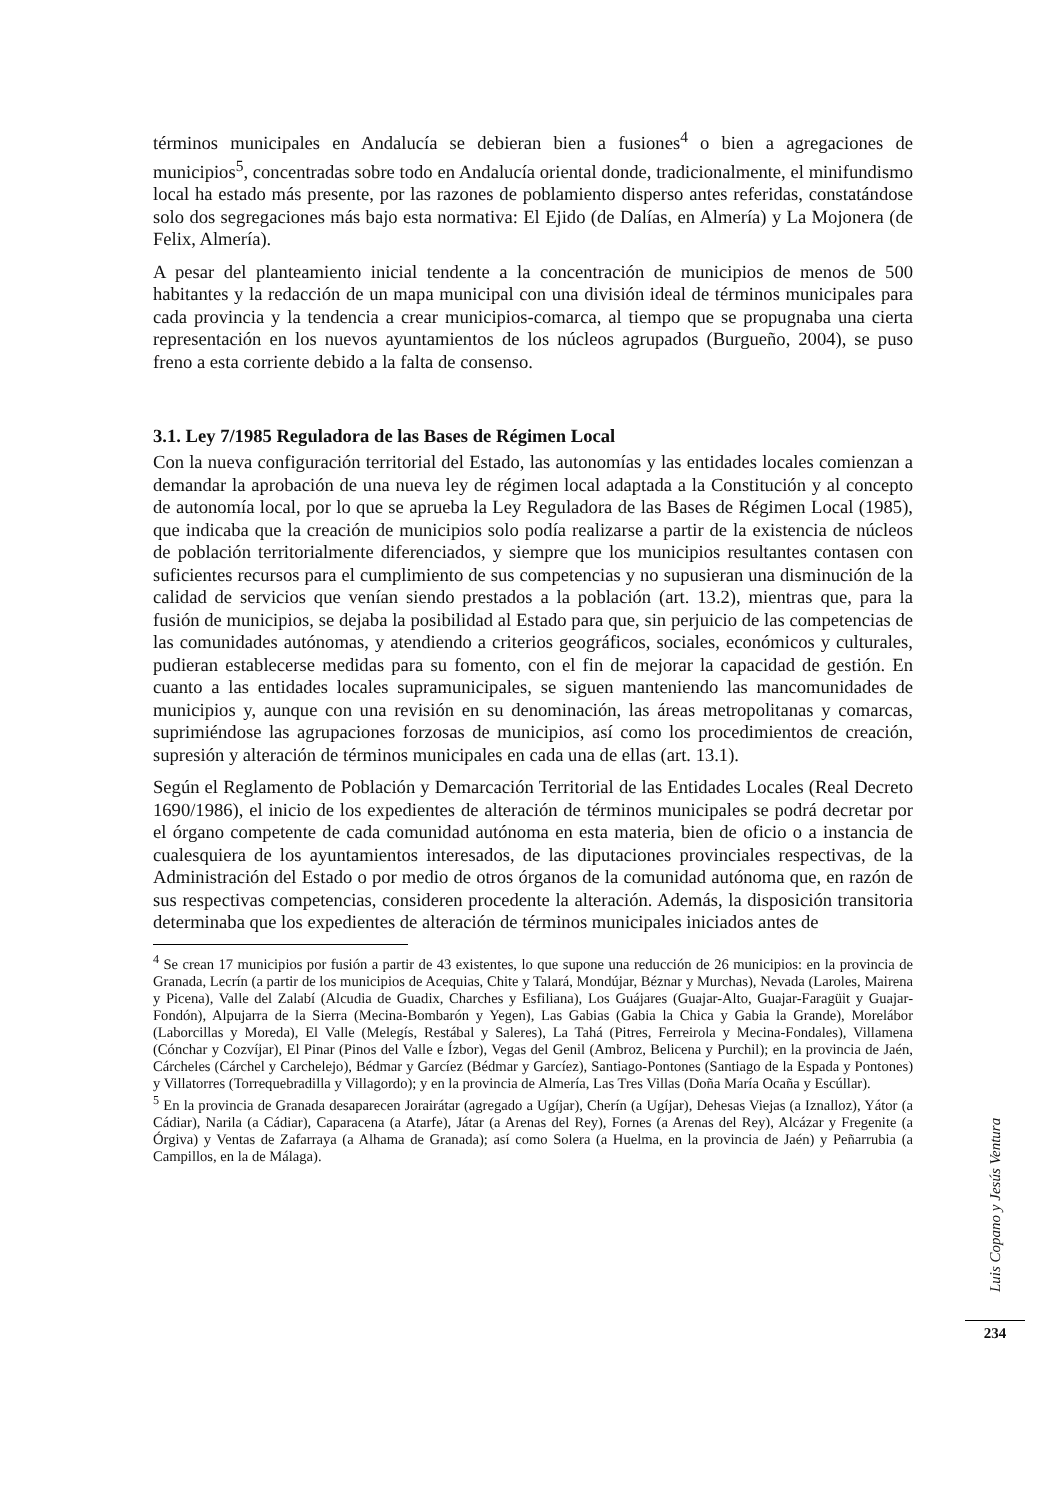términos municipales en Andalucía se debieran bien a fusiones<sup>4</sup> o bien a agregaciones de municipios<sup>5</sup>, concentradas sobre todo en Andalucía oriental donde, tradicionalmente, el minifundismo local ha estado más presente, por las razones de poblamiento disperso antes referidas, constatándose solo dos segregaciones más bajo esta normativa: El Ejido (de Dalías, en Almería) y La Mojonera (de Felix, Almería).
A pesar del planteamiento inicial tendente a la concentración de municipios de menos de 500 habitantes y la redacción de un mapa municipal con una división ideal de términos municipales para cada provincia y la tendencia a crear municipios-comarca, al tiempo que se propugnaba una cierta representación en los nuevos ayuntamientos de los núcleos agrupados (Burgueño, 2004), se puso freno a esta corriente debido a la falta de consenso.
3.1. Ley 7/1985 Reguladora de las Bases de Régimen Local
Con la nueva configuración territorial del Estado, las autonomías y las entidades locales comienzan a demandar la aprobación de una nueva ley de régimen local adaptada a la Constitución y al concepto de autonomía local, por lo que se aprueba la Ley Reguladora de las Bases de Régimen Local (1985), que indicaba que la creación de municipios solo podía realizarse a partir de la existencia de núcleos de población territorialmente diferenciados, y siempre que los municipios resultantes contasen con suficientes recursos para el cumplimiento de sus competencias y no supusieran una disminución de la calidad de servicios que venían siendo prestados a la población (art. 13.2), mientras que, para la fusión de municipios, se dejaba la posibilidad al Estado para que, sin perjuicio de las competencias de las comunidades autónomas, y atendiendo a criterios geográficos, sociales, económicos y culturales, pudieran establecerse medidas para su fomento, con el fin de mejorar la capacidad de gestión. En cuanto a las entidades locales supramunicipales, se siguen manteniendo las mancomunidades de municipios y, aunque con una revisión en su denominación, las áreas metropolitanas y comarcas, suprimiéndose las agrupaciones forzosas de municipios, así como los procedimientos de creación, supresión y alteración de términos municipales en cada una de ellas (art. 13.1).
Según el Reglamento de Población y Demarcación Territorial de las Entidades Locales (Real Decreto 1690/1986), el inicio de los expedientes de alteración de términos municipales se podrá decretar por el órgano competente de cada comunidad autónoma en esta materia, bien de oficio o a instancia de cualesquiera de los ayuntamientos interesados, de las diputaciones provinciales respectivas, de la Administración del Estado o por medio de otros órganos de la comunidad autónoma que, en razón de sus respectivas competencias, consideren procedente la alteración. Además, la disposición transitoria determinaba que los expedientes de alteración de términos municipales iniciados antes de
<sup>4</sup> Se crean 17 municipios por fusión a partir de 43 existentes, lo que supone una reducción de 26 municipios: en la provincia de Granada, Lecrín (a partir de los municipios de Acequias, Chite y Talará, Mondújar, Béznar y Murchas), Nevada (Laroles, Mairena y Picena), Valle del Zalabí (Alcudia de Guadix, Charches y Esfiliana), Los Guájares (Guajar-Alto, Guajar-Faragüit y Guajar-Fondón), Alpujarra de la Sierra (Mecina-Bombarón y Yegen), Las Gabias (Gabia la Chica y Gabia la Grande), Morelábor (Laborcillas y Moreda), El Valle (Melegís, Restábal y Saleres), La Tahá (Pitres, Ferreirola y Mecina-Fondales), Villamena (Cónchar y Cozvíjar), El Pinar (Pinos del Valle e Ízbor), Vegas del Genil (Ambroz, Belicena y Purchil); en la provincia de Jaén, Cárcheles (Cárchel y Carchelejo), Bédmar y Garcíez (Bédmar y Garcíez), Santiago-Pontones (Santiago de la Espada y Pontones) y Villatorres (Torrequebradilla y Villagordo); y en la provincia de Almería, Las Tres Villas (Doña María Ocaña y Escúllar).
<sup>5</sup> En la provincia de Granada desaparecen Jorairátar (agregado a Ugíjar), Cherín (a Ugíjar), Dehesas Viejas (a Iznalloz), Yátor (a Cádiar), Narila (a Cádiar), Caparacena (a Atarfe), Játar (a Arenas del Rey), Fornes (a Arenas del Rey), Alcázar y Fregenite (a Órgiva) y Ventas de Zafarraya (a Alhama de Granada); así como Solera (a Huelma, en la provincia de Jaén) y Peñarrubia (a Campillos, en la de Málaga).
Luis Copano y Jesús Ventura
234